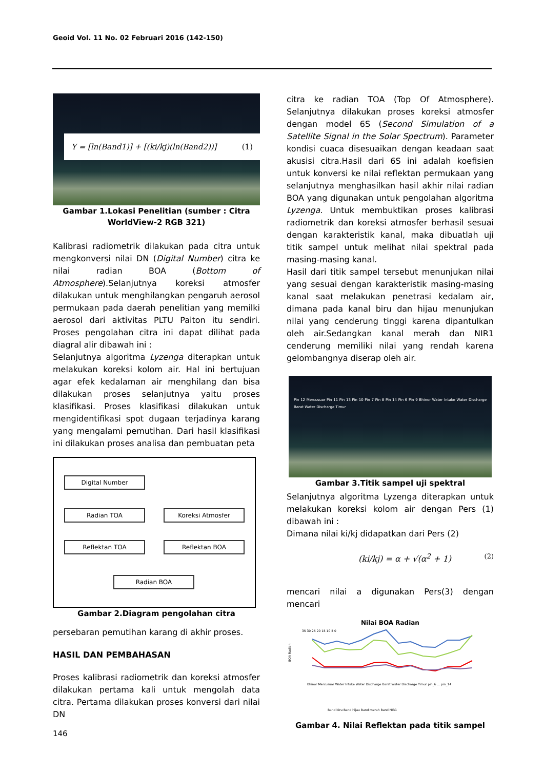Geoid Vol. 11 No. 02 Februari 2016 (142-150)
Y = [ln(Band1)] + [(ki/kj)(ln(Band2))] (1)
Gambar 1.Lokasi Penelitian (sumber : Citra WorldView-2 RGB 321)
Kalibrasi radiometrik dilakukan pada citra untuk mengkonversi nilai DN (Digital Number) citra ke nilai radian BOA (Bottom of Atmosphere).Selanjutnya koreksi atmosfer dilakukan untuk menghilangkan pengaruh aerosol permukaan pada daerah penelitian yang memilki aerosol dari aktivitas PLTU Paiton itu sendiri. Proses pengolahan citra ini dapat dilihat pada diagral alir dibawah ini :
Selanjutnya algoritma Lyzenga diterapkan untuk melakukan koreksi kolom air. Hal ini bertujuan agar efek kedalaman air menghilang dan bisa dilakukan proses selanjutnya yaitu proses klasifikasi. Proses klasifikasi dilakukan untuk mengidentifikasi spot dugaan terjadinya karang yang mengalami pemutihan. Dari hasil klasifikasi ini dilakukan proses analisa dan pembuatan peta
Digital Number
Radian TOA Koreksi Atmosfer
Reflektan TOA Reflektan BOA
Radian BOA
Gambar 2.Diagram pengolahan citra
persebaran pemutihan karang di akhir proses.
HASIL DAN PEMBAHASAN
Proses kalibrasi radiometrik dan koreksi atmosfer dilakukan pertama kali untuk mengolah data citra. Pertama dilakukan proses konversi dari nilai DN
citra ke radian TOA (Top Of Atmosphere). Selanjutnya dilakukan proses koreksi atmosfer dengan model 6S (Second Simulation of a Satellite Signal in the Solar Spectrum). Parameter kondisi cuaca disesuaikan dengan keadaan saat akusisi citra.Hasil dari 6S ini adalah koefisien untuk konversi ke nilai reflektan permukaan yang selanjutnya menghasilkan hasil akhir nilai radian BOA yang digunakan untuk pengolahan algoritma Lyzenga. Untuk membuktikan proses kalibrasi radiometrik dan koreksi atmosfer berhasil sesuai dengan karakteristik kanal, maka dibuatlah uji titik sampel untuk melihat nilai spektral pada masing-masing kanal.
Hasil dari titik sampel tersebut menunjukan nilai yang sesuai dengan karakteristik masing-masing kanal saat melakukan penetrasi kedalam air, dimana pada kanal biru dan hijau menunjukan nilai yang cenderung tinggi karena dipantulkan oleh air.Sedangkan kanal merah dan NIR1 cenderung memiliki nilai yang rendah karena gelombangnya diserap oleh air.
Pin 12 Mercusuar Pin 11 Pin 13 Pin 10 Pin 7 Pin 8 Pin 14 Pin 6 Pin 9 Bhinor Water Intake Water Discharge Barat Water Discharge Timur
Gambar 3.Titik sampel uji spektral
Selanjutnya algoritma Lyzenga diterapkan untuk melakukan koreksi kolom air dengan Pers (1) dibawah ini :
Dimana nilai ki/kj didapatkan dari Pers (2)
(ki/kj) = α + √(α<sup>2</sup> + 1) (2)
mencari nilai a digunakan Pers(3) dengan mencari
Nilai BOA Radian
BOA Radian
35 30 25 20 15 10 5 0
Bhinor Mercusuar Water Intake Water Discharge Barat Water Discharge Timur pin_6 … pin_14
Band biru Band hijau Band merah Band NIR1
Gambar 4. Nilai Reflektan pada titik sampel
146